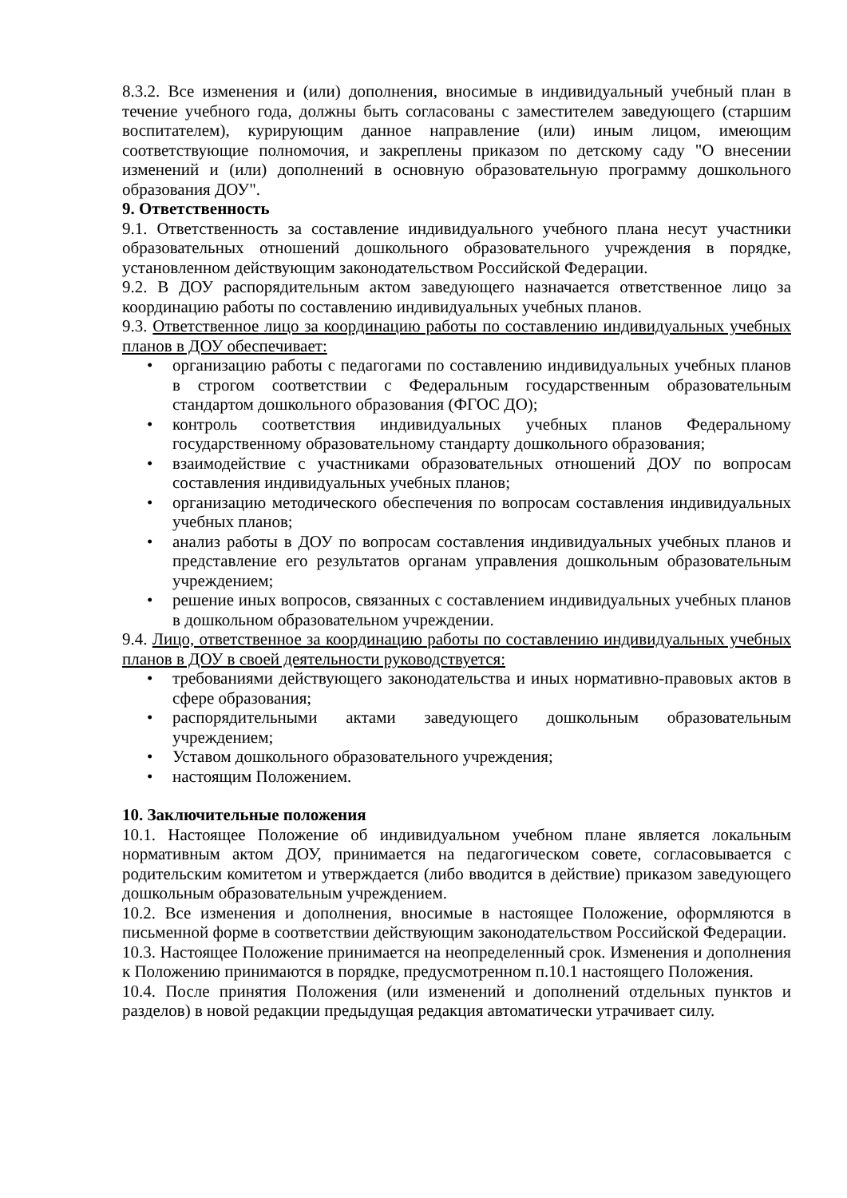8.3.2. Все изменения и (или) дополнения, вносимые в индивидуальный учебный план в течение учебного года, должны быть согласованы с заместителем заведующего (старшим воспитателем), курирующим данное направление (или) иным лицом, имеющим соответствующие полномочия, и закреплены приказом по детскому саду "О внесении изменений и (или) дополнений в основную образовательную программу дошкольного образования ДОУ".
9. Ответственность
9.1. Ответственность за составление индивидуального учебного плана несут участники образовательных отношений дошкольного образовательного учреждения в порядке, установленном действующим законодательством Российской Федерации.
9.2. В ДОУ распорядительным актом заведующего назначается ответственное лицо за координацию работы по составлению индивидуальных учебных планов.
9.3. Ответственное лицо за координацию работы по составлению индивидуальных учебных планов в ДОУ обеспечивает:
• организацию работы с педагогами по составлению индивидуальных учебных планов в строгом соответствии с Федеральным государственным образовательным стандартом дошкольного образования (ФГОС ДО);
• контроль соответствия индивидуальных учебных планов Федеральному государственному образовательному стандарту дошкольного образования;
• взаимодействие с участниками образовательных отношений ДОУ по вопросам составления индивидуальных учебных планов;
• организацию методического обеспечения по вопросам составления индивидуальных учебных планов;
• анализ работы в ДОУ по вопросам составления индивидуальных учебных планов и представление его результатов органам управления дошкольным образовательным учреждением;
• решение иных вопросов, связанных с составлением индивидуальных учебных планов в дошкольном образовательном учреждении.
9.4. Лицо, ответственное за координацию работы по составлению индивидуальных учебных планов в ДОУ в своей деятельности руководствуется:
• требованиями действующего законодательства и иных нормативно-правовых актов в сфере образования;
• распорядительными актами заведующего дошкольным образовательным учреждением;
• Уставом дошкольного образовательного учреждения;
• настоящим Положением.
10. Заключительные положения
10.1. Настоящее Положение об индивидуальном учебном плане является локальным нормативным актом ДОУ, принимается на педагогическом совете, согласовывается с родительским комитетом и утверждается (либо вводится в действие) приказом заведующего дошкольным образовательным учреждением.
10.2. Все изменения и дополнения, вносимые в настоящее Положение, оформляются в письменной форме в соответствии действующим законодательством Российской Федерации.
10.3. Настоящее Положение принимается на неопределенный срок. Изменения и дополнения к Положению принимаются в порядке, предусмотренном п.10.1 настоящего Положения.
10.4. После принятия Положения (или изменений и дополнений отдельных пунктов и разделов) в новой редакции предыдущая редакция автоматически утрачивает силу.